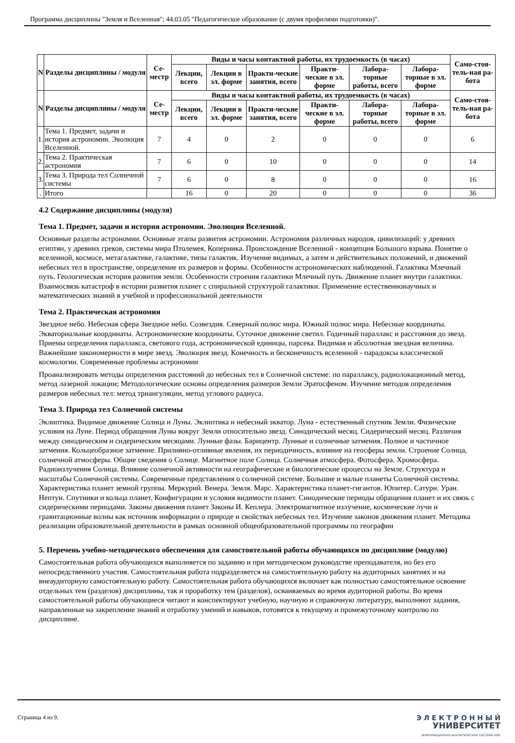Программа дисциплины "Земля и Вселенная"; 44.03.05 "Педагогическое образование (с двумя профилями подготовки)".
| N | Разделы дисциплины / модуля | Се-местр | Виды и часы контактной работы, их трудоемкость (в часах) | | | | | | Само-стоя-тель-ная ра-бота |
| --- | --- | --- | --- | --- | --- | --- | --- | --- | --- |
| | | | Лекции, всего | Лекции в эл. форме | Практи-ческие занятия, всего | Практи-ческие в эл. форме | Лабора-торные работы, всего | Лабора-торные в эл. форме | |
| N | Разделы дисциплины / модуля | Се-местр | Виды и часы контактной работы, их трудоемкость (в часах) | | | | | | Само-стоя-тель-ная ра-бота |
| | | | Лекции, всего | Лекции в эл. форме | Практи-ческие занятия, всего | Практи-ческие в эл. форме | Лабора-торные работы, всего | Лабора-торные в эл. форме | |
| 1. | Тема 1. Предмет, задачи и история астрономии. Эволюция Вселенной. | 7 | 4 | 0 | 2 | 0 | 0 | 0 | 6 |
| 2. | Тема 2. Практическая астрономия | 7 | 6 | 0 | 10 | 0 | 0 | 0 | 14 |
| 3. | Тема 3. Природа тел Солнечной системы | 7 | 6 | 0 | 8 | 0 | 0 | 0 | 16 |
| . | Итого | | 16 | 0 | 20 | 0 | 0 | 0 | 36 |
4.2 Содержание дисциплины (модуля)
Тема 1. Предмет, задачи и история астрономии. Эволюция Вселенной.
Основные разделы астрономии. Основные этапы развития астрономии. Астрономия различных народов, цивилизаций: у древних египтян, у древних греков, системы мира Птолемея, Коперника. Происхождение Вселенной - концепция Большого взрыва. Понятие о вселенной, космосе, метагалактике, галактике, типы галактик. Изучение видимых, а затем и действительных положений, и движений небесных тел в пространстве, определение их размеров и формы. Особенности астрономических наблюдений. Галактика Млечный путь. Геологическая история развития земли. Особенности строения галактики Млечный путь. Движение планет внутри галактики. Взаимосвязь катастроф в истории развития планет с спиральной структурой галактики. Применение естественнонаучных и математических знаний в учебной и профессиональной деятельности
Тема 2. Практическая астрономия
Звездное небо. Небесная сфера Звездное небо. Созвездия. Северный полюс мира. Южный полюс мира. Небесные координаты. Экваториальные координаты. Астрономические координаты. Суточное движение светил. Годичный параллакс и расстояния до звезд. Приемы определения параллакса, светового года, астрономической единицы, парсека. Видимая и абсолютная звездная величина. Важнейшие закономерности в мире звезд. Эволюция звезд. Конечность и бесконечность вселенной - парадоксы классической космологии. Современные проблемы астрономии
Проанализировать методы определения расстояний до небесных тел в Солнечной системе: по параллаксу, радиолокационный метод, метод лазерной локации; Методологические основы определения размеров Земли Эратосфеном. Изучение методов определения размеров небесных тел: метод триангуляции, метод углового радиуса.
Тема 3. Природа тел Солнечной системы
Эклиптика. Видимое движение Солнца и Луны. Эклиптика и небесный экватор. Луна - естественный спутник Земли. Физические условия на Луне. Период обращения Луны вокруг Земли относительно звезд. Синодический месяц. Сидерический месяц. Различия между синодическим и сидерическим месяцами. Лунные фазы. Барицентр. Лунные и солнечные затмения. Полное и частичное затмения. Кольцеобразное затмение. Приливно-отливные явления, их периодичность, влияние на геосферы земли. Строение Солнца, солнечной атмосферы. Общие сведения о Солнце. Магнитное поле Солнца. Солнечная атмосфера. Фотосфера. Хромосфера. Радиоизлучения Солнца. Влияние солнечной активности на географические и биологические процессы на Земле. Структура и масштабы Солнечной системы. Современные представления о солнечной системе. Большие и малые планеты Солнечной системы. Характеристика планет земной группы. Меркурий. Венера. Земля. Марс. Характеристика планет-гигантов. Юпитер. Сатурн. Уран. Нептун. Спутники и кольца планет. Конфигурации и условия видимости планет. Синодические периоды обращения планет и их связь с сидерическими периодами. Законы движения планет Законы И. Кеплера. Электромагнитное излучение, космические лучи и гравитационные волны как источник информации о природе и свойствах небесных тел. Изучение законов движения планет. Методика реализации образовательной деятельности в рамках основной общеобразовательной программы по географии
5. Перечень учебно-методического обеспечения для самостоятельной работы обучающихся по дисциплине (модулю)
Самостоятельная работа обучающихся выполняется по заданию и при методическом руководстве преподавателя, но без его непосредственного участия. Самостоятельная работа подразделяется на самостоятельную работу на аудиторных занятиях и на внеаудиторную самостоятельную работу. Самостоятельная работа обучающихся включает как полностью самостоятельное освоение отдельных тем (разделов) дисциплины, так и проработку тем (разделов), осваиваемых во время аудиторной работы. Во время самостоятельной работы обучающиеся читают и конспектируют учебную, научную и справочную литературу, выполняют задания, направленные на закрепление знаний и отработку умений и навыков, готовятся к текущему и промежуточному контролю по дисциплине.
Страница 4 из 9.
Э Л Е К Т Р О Н Н Ы Й
УНИВЕРСИТЕТ
ИНФОРМАЦИОННО-АНАЛИТИЧЕСКАЯ СИСТЕМА КФУ